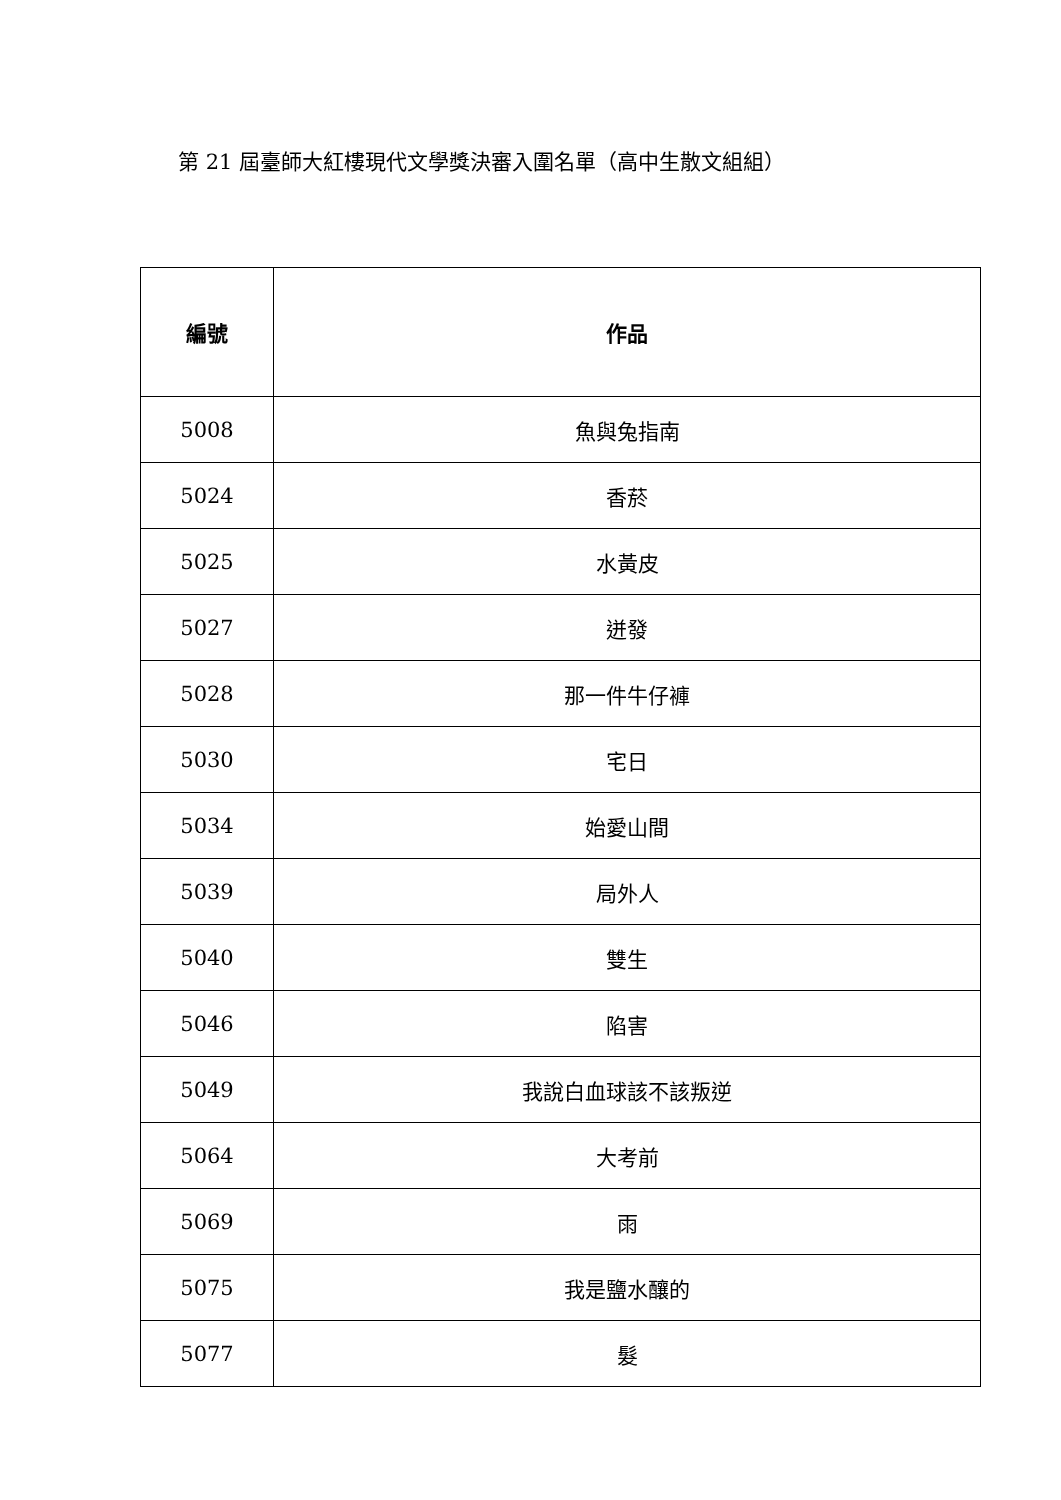第 21 屆臺師大紅樓現代文學獎決審入圍名單（高中生散文組組）
| 編號 | 作品 |
| --- | --- |
| 5008 | 魚與兔指南 |
| 5024 | 香菸 |
| 5025 | 水黃皮 |
| 5027 | 迸發 |
| 5028 | 那一件牛仔褲 |
| 5030 | 宅日 |
| 5034 | 始愛山間 |
| 5039 | 局外人 |
| 5040 | 雙生 |
| 5046 | 陷害 |
| 5049 | 我說白血球該不該叛逆 |
| 5064 | 大考前 |
| 5069 | 雨 |
| 5075 | 我是鹽水釀的 |
| 5077 | 髮 |